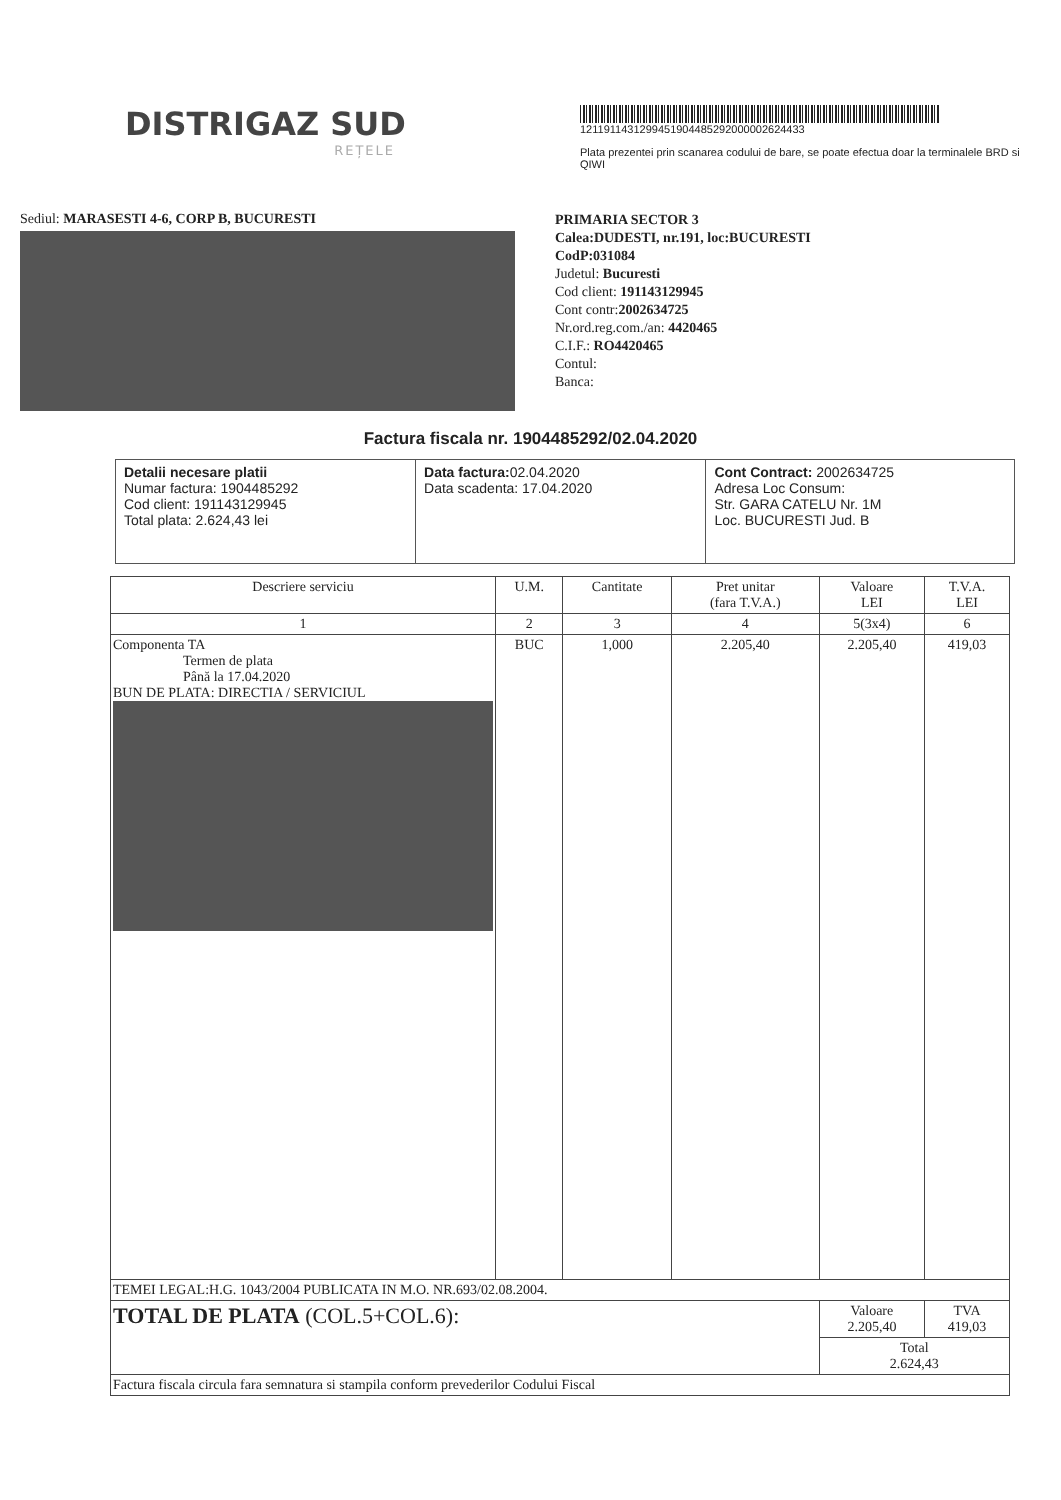DISTRIGAZ SUD
REȚELE
1211911431299451904485292000002624433
Plata prezentei prin scanarea codului de bare, se poate efectua doar la terminalele BRD si QIWI
Sediul: MARASESTI 4-6, CORP B, BUCURESTI
PRIMARIA SECTOR 3
Calea:DUDESTI, nr.191, loc:BUCURESTI
CodP:031084
Judetul: Bucuresti
Cod client: 191143129945
Cont contr:2002634725
Nr.ord.reg.com./an: 4420465
C.I.F.: RO4420465
Contul:
Banca:
Factura fiscala nr. 1904485292/02.04.2020
| Detalii necesare platii Numar factura: 1904485292 Cod client: 191143129945 Total plata: 2.624,43 lei | Data factura: 02.04.2020 Data scadenta: 17.04.2020 | Cont Contract: 2002634725 Adresa Loc Consum: Str. GARA CATELU Nr. 1M Loc. BUCURESTI Jud. B |
| Descriere serviciu | U.M. | Cantitate | Pret unitar (fara T.V.A.) | Valoare LEI | T.V.A. LEI |
| --- | --- | --- | --- | --- | --- |
| 1 | 2 | 3 | 4 | 5(3x4) | 6 |
| Componenta TA Termen de plata Până la 17.04.2020 BUN DE PLATA: DIRECTIA / SERVICIUL | BUC | 1,000 | 2.205,40 | 2.205,40 | 419,03 |
| TEMEI LEGAL:H.G. 1043/2004 PUBLICATA IN M.O. NR.693/02.08.2004. | | | | | |
| TOTAL DE PLATA (COL.5+COL.6): | | | | Valoare 2.205,40 | TVA 419,03 |
| | | | | Total 2.624,43 | |
| Factura fiscala circula fara semnatura si stampila conform prevederilor Codului Fiscal | | | | | |